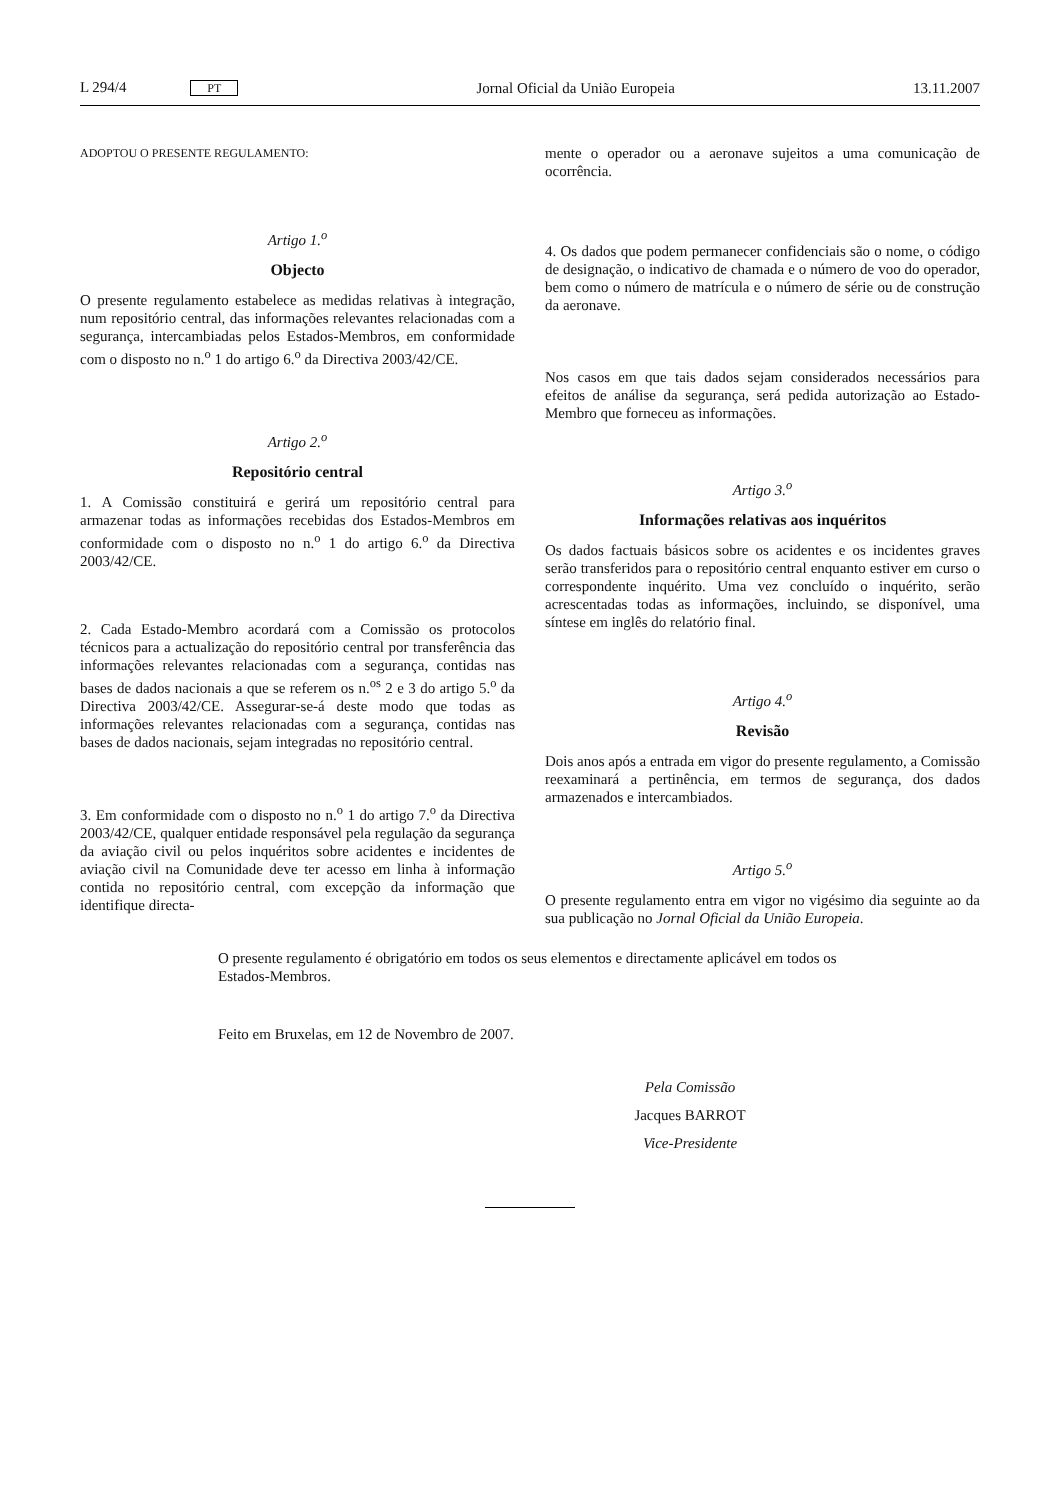L 294/4 PT Jornal Oficial da União Europeia 13.11.2007
ADOPTOU O PRESENTE REGULAMENTO:
Artigo 1.<sup>o</sup>
Objecto
O presente regulamento estabelece as medidas relativas à integração, num repositório central, das informações relevantes relacionadas com a segurança, intercambiadas pelos Estados-Membros, em conformidade com o disposto no n.<sup>o</sup> 1 do artigo 6.<sup>o</sup> da Directiva 2003/42/CE.
Artigo 2.<sup>o</sup>
Repositório central
1. A Comissão constituirá e gerirá um repositório central para armazenar todas as informações recebidas dos Estados-Membros em conformidade com o disposto no n.<sup>o</sup> 1 do artigo 6.<sup>o</sup> da Directiva 2003/42/CE.
2. Cada Estado-Membro acordará com a Comissão os protocolos técnicos para a actualização do repositório central por transferência das informações relevantes relacionadas com a segurança, contidas nas bases de dados nacionais a que se referem os n.<sup>os</sup> 2 e 3 do artigo 5.<sup>o</sup> da Directiva 2003/42/CE. Assegurar-se-á deste modo que todas as informações relevantes relacionadas com a segurança, contidas nas bases de dados nacionais, sejam integradas no repositório central.
3. Em conformidade com o disposto no n.<sup>o</sup> 1 do artigo 7.<sup>o</sup> da Directiva 2003/42/CE, qualquer entidade responsável pela regulação da segurança da aviação civil ou pelos inquéritos sobre acidentes e incidentes de aviação civil na Comunidade deve ter acesso em linha à informação contida no repositório central, com excepção da informação que identifique directa-
mente o operador ou a aeronave sujeitos a uma comunicação de ocorrência.
4. Os dados que podem permanecer confidenciais são o nome, o código de designação, o indicativo de chamada e o número de voo do operador, bem como o número de matrícula e o número de série ou de construção da aeronave.
Nos casos em que tais dados sejam considerados necessários para efeitos de análise da segurança, será pedida autorização ao Estado-Membro que forneceu as informações.
Artigo 3.<sup>o</sup>
Informações relativas aos inquéritos
Os dados factuais básicos sobre os acidentes e os incidentes graves serão transferidos para o repositório central enquanto estiver em curso o correspondente inquérito. Uma vez concluído o inquérito, serão acrescentadas todas as informações, incluindo, se disponível, uma síntese em inglês do relatório final.
Artigo 4.<sup>o</sup>
Revisão
Dois anos após a entrada em vigor do presente regulamento, a Comissão reexaminará a pertinência, em termos de segurança, dos dados armazenados e intercambiados.
Artigo 5.<sup>o</sup>
O presente regulamento entra em vigor no vigésimo dia seguinte ao da sua publicação no Jornal Oficial da União Europeia.
O presente regulamento é obrigatório em todos os seus elementos e directamente aplicável em todos os Estados-Membros.
Feito em Bruxelas, em 12 de Novembro de 2007.
Pela Comissão
Jacques BARROT
Vice-Presidente